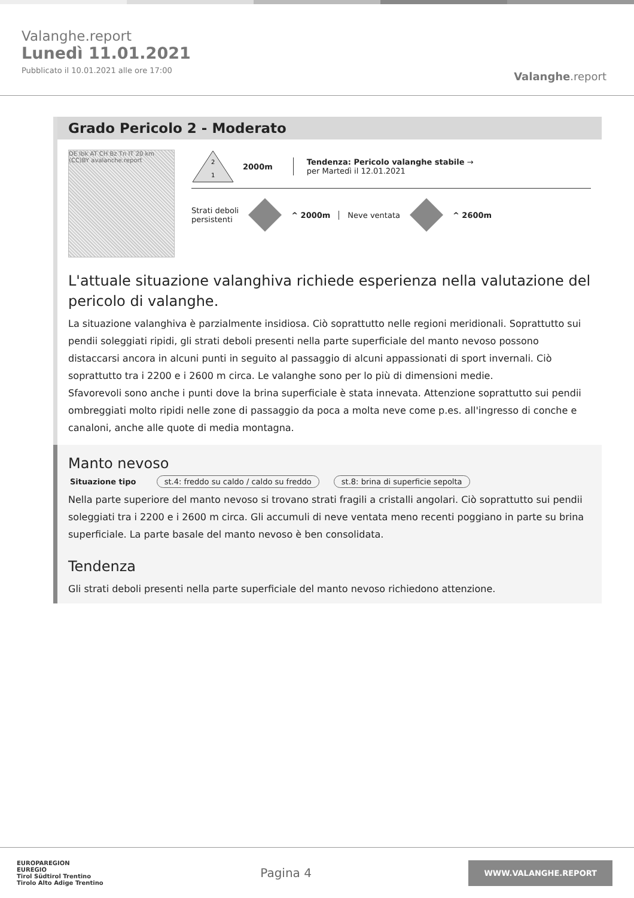Valanghe.report
Lunedì 11.01.2021
Pubblicato il 10.01.2021 alle ore 17:00
Valanghe.report
Grado Pericolo 2 - Moderato
DE Ibk AT CH Bz Tn IT 20 km (CC)BY avalanche.report
2
1
2000m
Tendenza: Pericolo valanghe stabile →
per Martedì il 12.01.2021
Strati deboli
persistenti
^ 2000m Neve ventata ^ 2600m
L'attuale situazione valanghiva richiede esperienza nella valutazione del pericolo di valanghe.
La situazione valanghiva è parzialmente insidiosa. Ciò soprattutto nelle regioni meridionali. Soprattutto sui pendii soleggiati ripidi, gli strati deboli presenti nella parte superficiale del manto nevoso possono distaccarsi ancora in alcuni punti in seguito al passaggio di alcuni appassionati di sport invernali. Ciò soprattutto tra i 2200 e i 2600 m circa. Le valanghe sono per lo più di dimensioni medie.
Sfavorevoli sono anche i punti dove la brina superficiale è stata innevata. Attenzione soprattutto sui pendii ombreggiati molto ripidi nelle zone di passaggio da poca a molta neve come p.es. all'ingresso di conche e canaloni, anche alle quote di media montagna.
Manto nevoso
Situazione tipo st.4: freddo su caldo / caldo su freddo st.8: brina di superficie sepolta
Nella parte superiore del manto nevoso si trovano strati fragili a cristalli angolari. Ciò soprattutto sui pendii soleggiati tra i 2200 e i 2600 m circa. Gli accumuli di neve ventata meno recenti poggiano in parte su brina superficiale. La parte basale del manto nevoso è ben consolidata.
Tendenza
Gli strati deboli presenti nella parte superficiale del manto nevoso richiedono attenzione.
EUROPAREGION
EUREGIO
Tirol Südtirol Trentino
Tirolo Alto Adige Trentino
Pagina 4
WWW.VALANGHE.REPORT